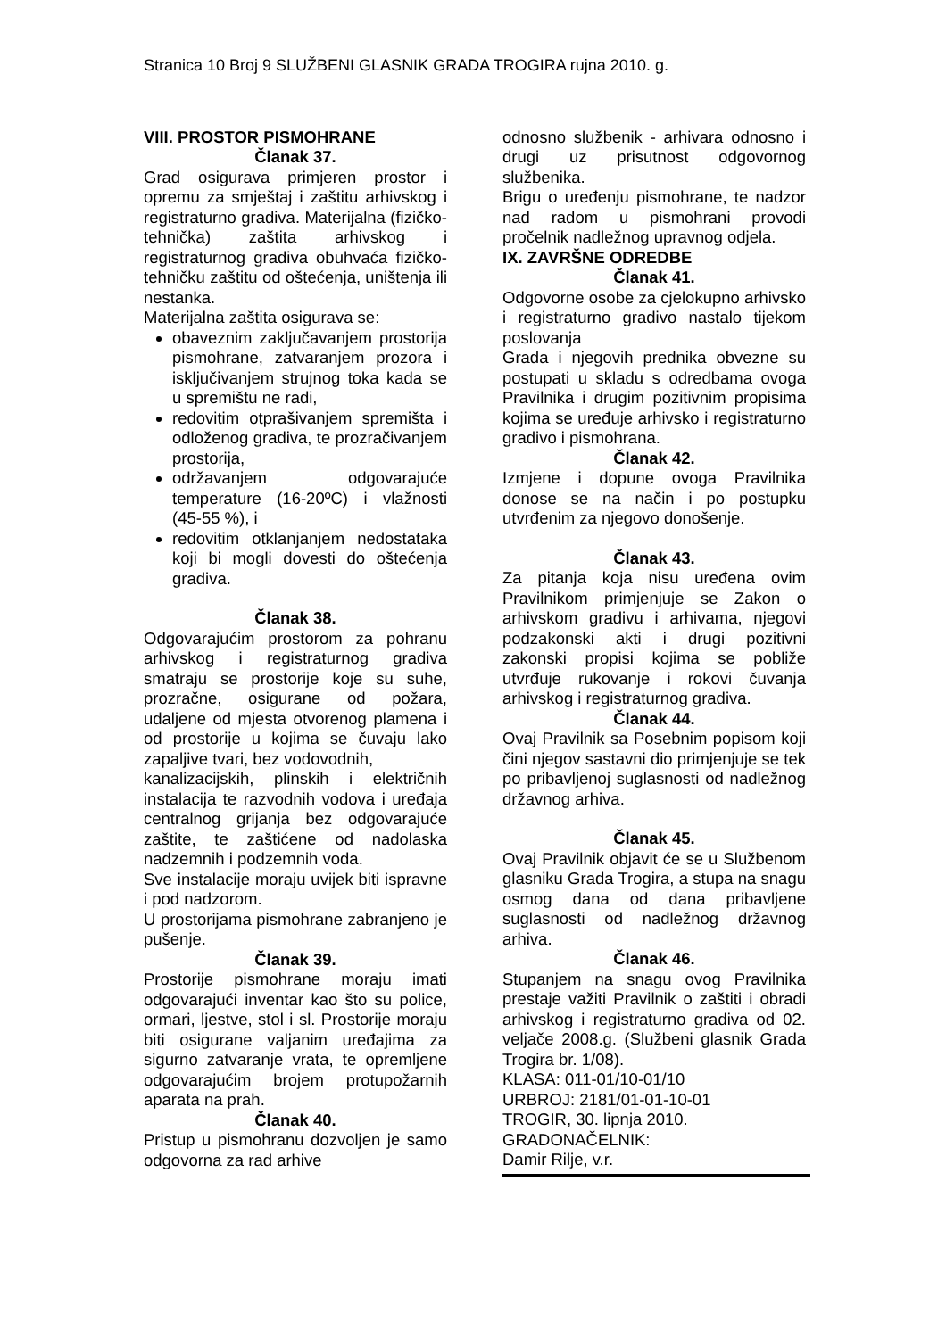Stranica 10 Broj 9 SLUŽBENI GLASNIK GRADA TROGIRA rujna 2010. g.
VIII. PROSTOR PISMOHRANE
Članak 37.
Grad osigurava primjeren prostor i opremu za smještaj i zaštitu arhivskog i registraturno gradiva. Materijalna (fizičko-tehnička) zaštita arhivskog i registraturnog gradiva obuhvaća fizičko-tehničku zaštitu od oštećenja, uništenja ili nestanka.
Materijalna zaštita osigurava se:
obaveznim zaključavanjem prostorija pismohrane, zatvaranjem prozora i isključivanjem strujnog toka kada se u spremištu ne radi,
redovitim otprašivanjem spremišta i odloženog gradiva, te prozračivanjem prostorija,
održavanjem odgovarajuće temperature (16-20ºC) i vlažnosti (45-55 %), i
redovitim otklanjanjem nedostataka koji bi mogli dovesti do oštećenja gradiva.
Članak 38.
Odgovarajućim prostorom za pohranu arhivskog i registraturnog gradiva smatraju se prostorije koje su suhe, prozračne, osigurane od požara, udaljene od mjesta otvorenog plamena i od prostorije u kojima se čuvaju lako zapaljive tvari, bez vodovodnih,
kanalizacijskih, plinskih i električnih instalacija te razvodnih vodova i uređaja centralnog grijanja bez odgovarajuće zaštite, te zaštićene od nadolaska nadzemnih i podzemnih voda.
Sve instalacije moraju uvijek biti ispravne i pod nadzorom.
U prostorijama pismohrane zabranjeno je pušenje.
Članak 39.
Prostorije pismohrane moraju imati odgovarajući inventar kao što su police, ormari, ljestve, stol i sl. Prostorije moraju biti osigurane valjanim uređajima za sigurno zatvaranje vrata, te opremljene odgovarajućim brojem protupožarnih aparata na prah.
Članak 40.
Pristup u pismohranu dozvoljen je samo odgovorna za rad arhive
odnosno službenik - arhivara odnosno i drugi uz prisutnost odgovornog službenika.
Brigu o uređenju pismohrane, te nadzor nad radom u pismohrani provodi pročelnik nadležnog upravnog odjela.
IX. ZAVRŠNE ODREDBE
Članak 41.
Odgovorne osobe za cjelokupno arhivsko i registraturno gradivo nastalo tijekom poslovanja
Grada i njegovih prednika obvezne su postupati u skladu s odredbama ovoga Pravilnika i drugim pozitivnim propisima kojima se uređuje arhivsko i registraturno gradivo i pismohrana.
Članak 42.
Izmjene i dopune ovoga Pravilnika donose se na način i po postupku utvrđenim za njegovo donošenje.
Članak 43.
Za pitanja koja nisu uređena ovim Pravilnikom primjenjuje se Zakon o arhivskom gradivu i arhivama, njegovi podzakonski akti i drugi pozitivni zakonski propisi kojima se pobliže utvrđuje rukovanje i rokovi čuvanja arhivskog i registraturnog gradiva.
Članak 44.
Ovaj Pravilnik sa Posebnim popisom koji čini njegov sastavni dio primjenjuje se tek po pribavljenoj suglasnosti od nadležnog državnog arhiva.
Članak 45.
Ovaj Pravilnik objavit će se u Službenom glasniku Grada Trogira, a stupa na snagu osmog dana od dana pribavljene suglasnosti od nadležnog državnog arhiva.
Članak 46.
Stupanjem na snagu ovog Pravilnika prestaje važiti Pravilnik o zaštiti i obradi arhivskog i registraturno gradiva od 02. veljače 2008.g. (Službeni glasnik Grada Trogira br. 1/08).
KLASA: 011-01/10-01/10
URBROJ: 2181/01-01-10-01
TROGIR, 30. lipnja 2010.
GRADONAČELNIK:
Damir Rilje, v.r.